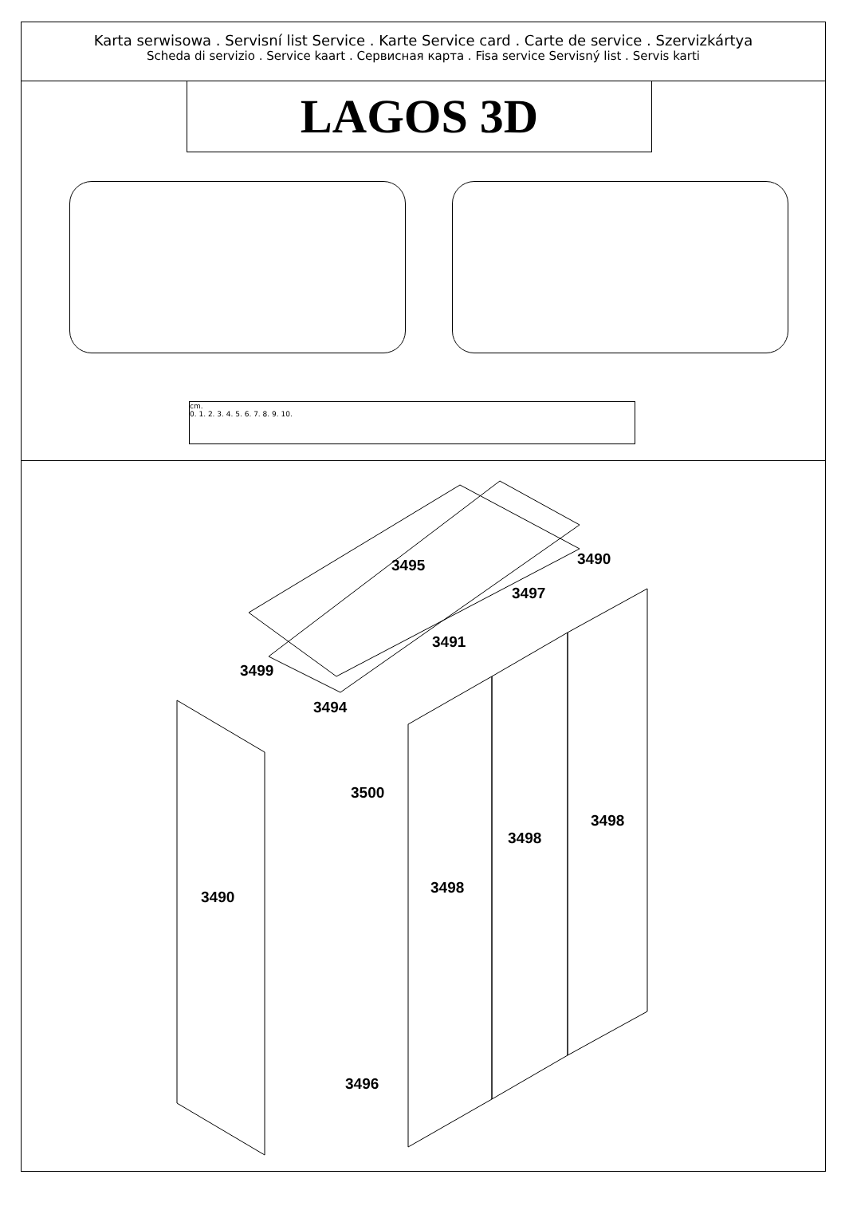Karta serwisowa . Servisní list Service . Karte Service card . Carte de service . Szervizkártya
Scheda di servizio . Service kaart . Сервисная карта . Fisa service Servisný list . Servis karti
LAGOS 3D
cm.
0. 1. 2. 3. 4. 5. 6. 7. 8. 9. 10.
3495 3490
3497
3491
3499
3494
3500
3498
3498
3490
3498
3496